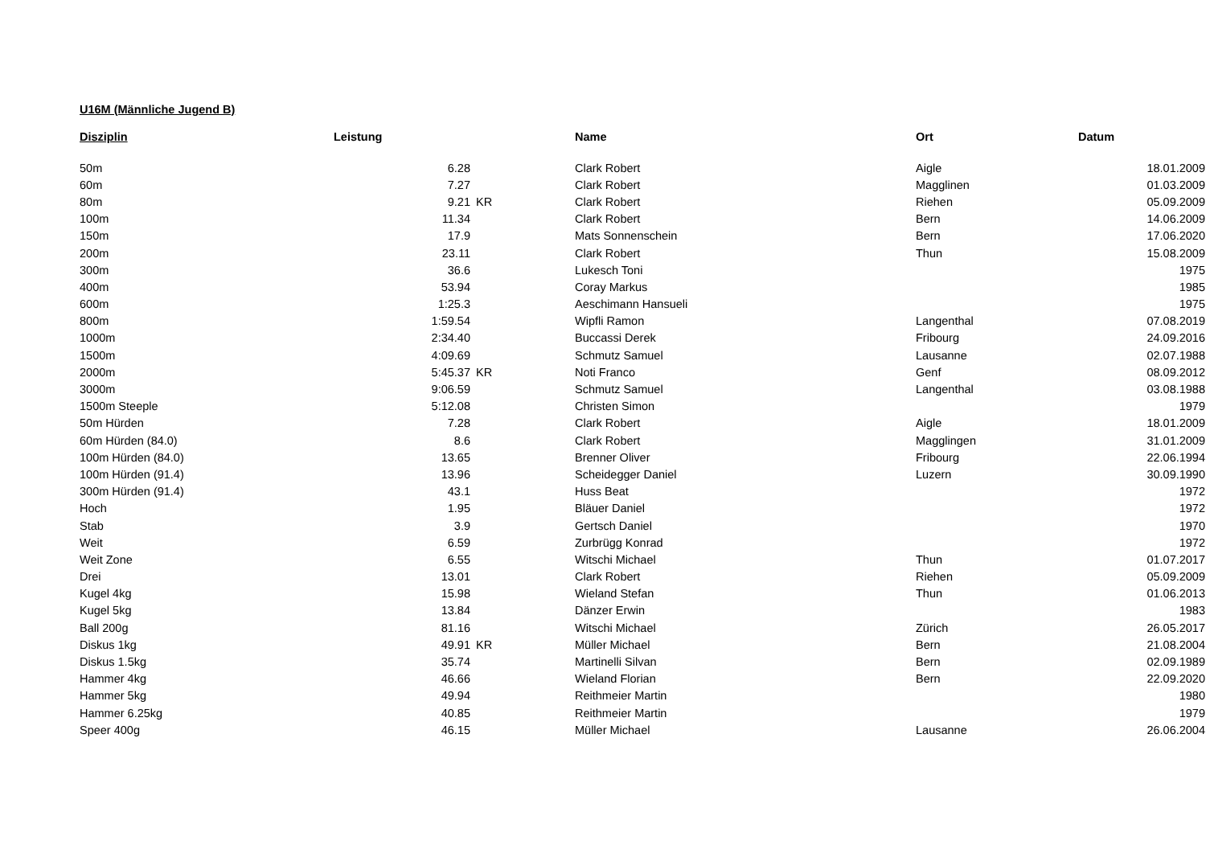U16M (Männliche Jugend B)
| Disziplin | Leistung | | Name | Ort | Datum |
| --- | --- | --- | --- | --- | --- |
| 50m | 6.28 | | Clark Robert | Aigle | 18.01.2009 |
| 60m | 7.27 | | Clark Robert | Magglinen | 01.03.2009 |
| 80m | 9.21 | KR | Clark Robert | Riehen | 05.09.2009 |
| 100m | 11.34 | | Clark Robert | Bern | 14.06.2009 |
| 150m | 17.9 | | Mats Sonnenschein | Bern | 17.06.2020 |
| 200m | 23.11 | | Clark Robert | Thun | 15.08.2009 |
| 300m | 36.6 | | Lukesch Toni | | 1975 |
| 400m | 53.94 | | Coray Markus | | 1985 |
| 600m | 1:25.3 | | Aeschimann Hansueli | | 1975 |
| 800m | 1:59.54 | | Wipfli Ramon | Langenthal | 07.08.2019 |
| 1000m | 2:34.40 | | Buccassi Derek | Fribourg | 24.09.2016 |
| 1500m | 4:09.69 | | Schmutz Samuel | Lausanne | 02.07.1988 |
| 2000m | 5:45.37 | KR | Noti Franco | Genf | 08.09.2012 |
| 3000m | 9:06.59 | | Schmutz Samuel | Langenthal | 03.08.1988 |
| 1500m Steeple | 5:12.08 | | Christen Simon | | 1979 |
| 50m Hürden | 7.28 | | Clark Robert | Aigle | 18.01.2009 |
| 60m Hürden (84.0) | 8.6 | | Clark Robert | Magglingen | 31.01.2009 |
| 100m Hürden (84.0) | 13.65 | | Brenner Oliver | Fribourg | 22.06.1994 |
| 100m Hürden (91.4) | 13.96 | | Scheidegger Daniel | Luzern | 30.09.1990 |
| 300m Hürden (91.4) | 43.1 | | Huss Beat | | 1972 |
| Hoch | 1.95 | | Bläuer Daniel | | 1972 |
| Stab | 3.9 | | Gertsch Daniel | | 1970 |
| Weit | 6.59 | | Zurbrügg Konrad | | 1972 |
| Weit Zone | 6.55 | | Witschi Michael | Thun | 01.07.2017 |
| Drei | 13.01 | | Clark Robert | Riehen | 05.09.2009 |
| Kugel 4kg | 15.98 | | Wieland Stefan | Thun | 01.06.2013 |
| Kugel 5kg | 13.84 | | Dänzer Erwin | | 1983 |
| Ball 200g | 81.16 | | Witschi Michael | Zürich | 26.05.2017 |
| Diskus 1kg | 49.91 | KR | Müller Michael | Bern | 21.08.2004 |
| Diskus 1.5kg | 35.74 | | Martinelli Silvan | Bern | 02.09.1989 |
| Hammer 4kg | 46.66 | | Wieland Florian | Bern | 22.09.2020 |
| Hammer 5kg | 49.94 | | Reithmeier Martin | | 1980 |
| Hammer 6.25kg | 40.85 | | Reithmeier Martin | | 1979 |
| Speer 400g | 46.15 | | Müller Michael | Lausanne | 26.06.2004 |